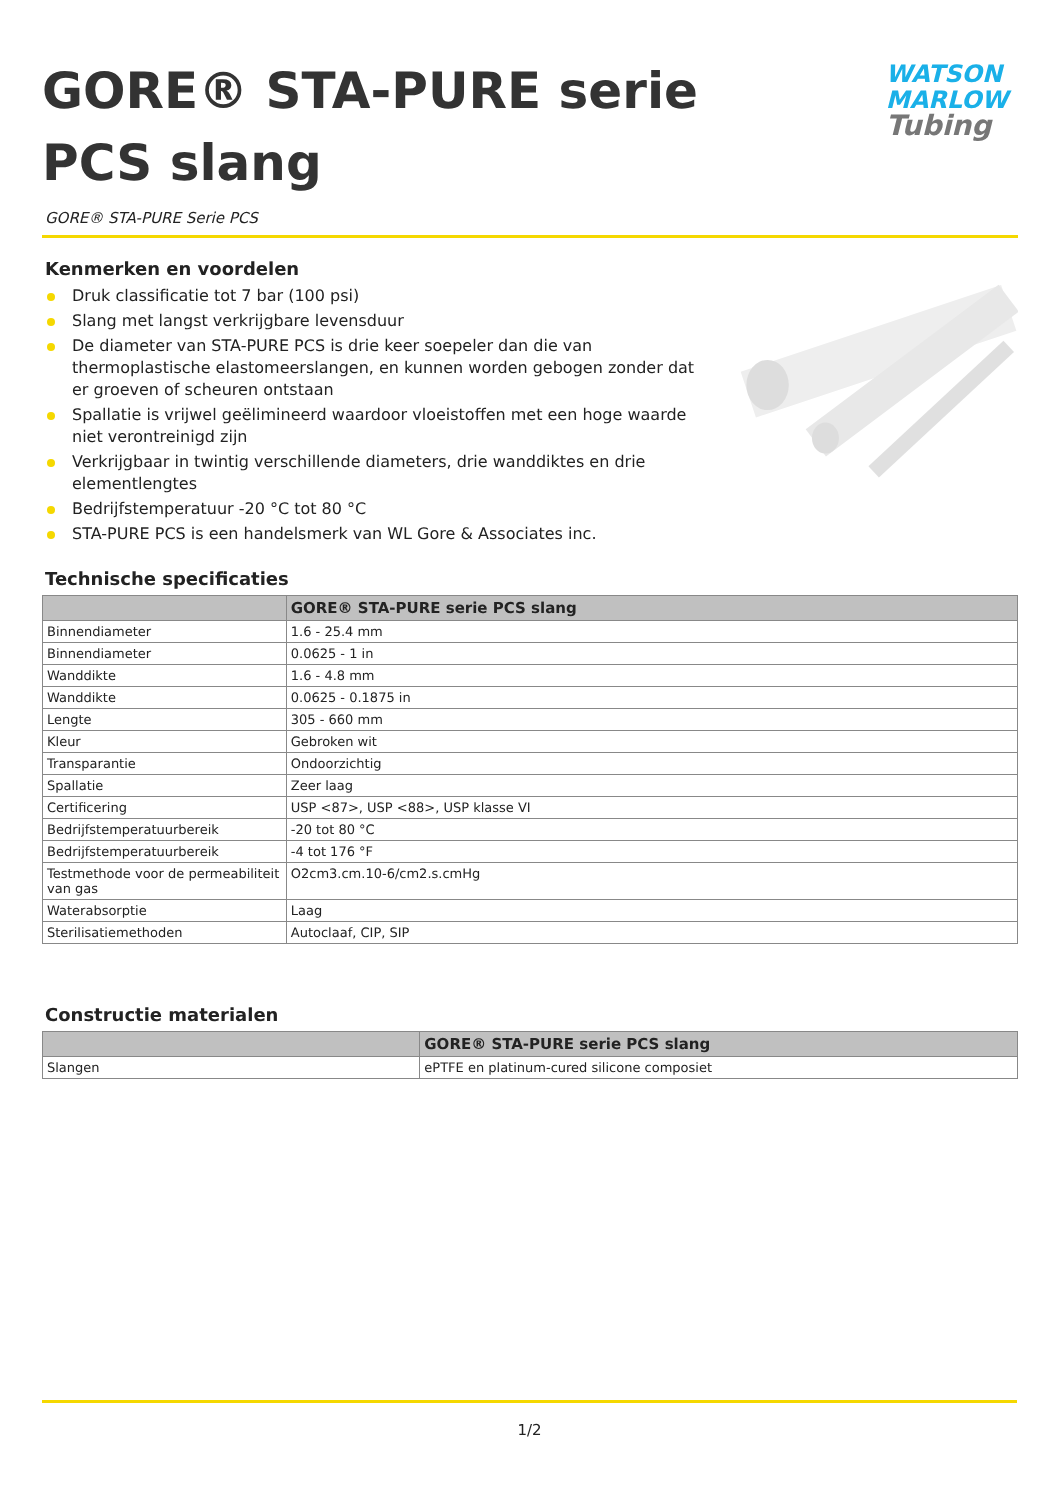GORE® STA-PURE serie PCS slang
WATSON
MARLOW
Tubing
GORE® STA-PURE Serie PCS
Kenmerken en voordelen
Druk classificatie tot 7 bar (100 psi)
Slang met langst verkrijgbare levensduur
De diameter van STA-PURE PCS is drie keer soepeler dan die van thermoplastische elastomeerslangen, en kunnen worden gebogen zonder dat er groeven of scheuren ontstaan
Spallatie is vrijwel geëlimineerd waardoor vloeistoffen met een hoge waarde niet verontreinigd zijn
Verkrijgbaar in twintig verschillende diameters, drie wanddiktes en drie elementlengtes
Bedrijfstemperatuur -20 °C tot 80 °C
STA-PURE PCS is een handelsmerk van WL Gore & Associates inc.
Technische specificaties
| | GORE® STA-PURE serie PCS slang |
| --- | --- |
| Binnendiameter | 1.6 - 25.4 mm |
| Binnendiameter | 0.0625 - 1 in |
| Wanddikte | 1.6 - 4.8 mm |
| Wanddikte | 0.0625 - 0.1875 in |
| Lengte | 305 - 660 mm |
| Kleur | Gebroken wit |
| Transparantie | Ondoorzichtig |
| Spallatie | Zeer laag |
| Certificering | USP <87>, USP <88>, USP klasse VI |
| Bedrijfstemperatuurbereik | -20 tot 80 °C |
| Bedrijfstemperatuurbereik | -4 tot 176 °F |
| Testmethode voor de permeabiliteit van gas | O2cm3.cm.10-6/cm2.s.cmHg |
| Waterabsorptie | Laag |
| Sterilisatiemethoden | Autoclaaf, CIP, SIP |
Constructie materialen
| | GORE® STA-PURE serie PCS slang |
| --- | --- |
| Slangen | ePTFE en platinum-cured silicone composiet |
1/2